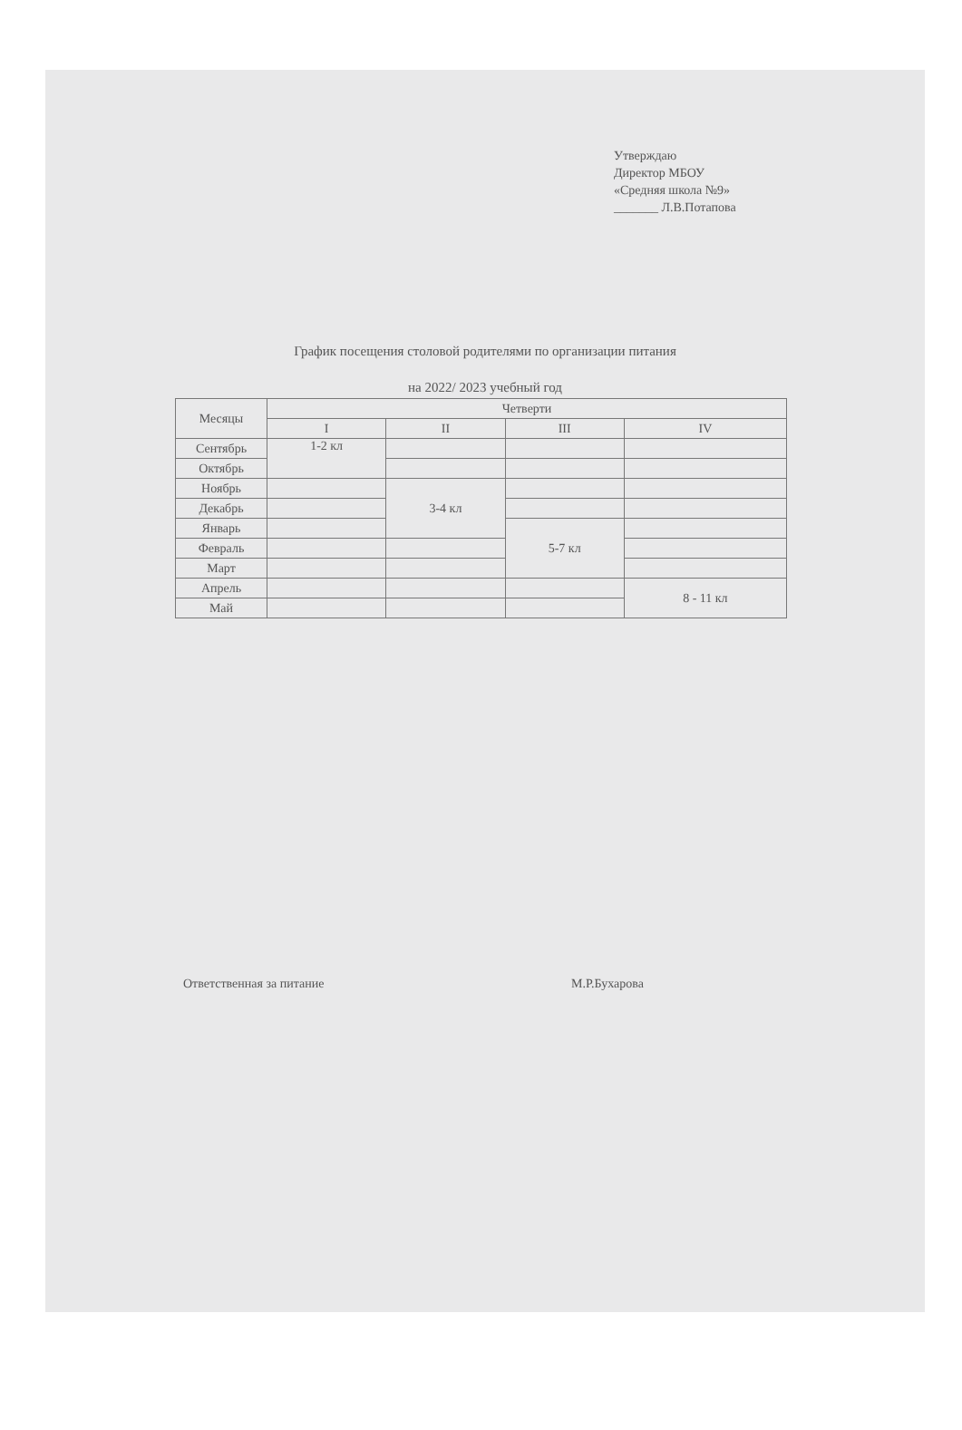Утверждаю
Директор МБОУ
«Средняя школа №9»
_______ Л.В.Потапова
График посещения столовой родителями по организации питания
на 2022/ 2023 учебный год
| Месяцы | Четверти | | | |
| --- | --- | --- | --- | --- |
| | I | II | III | IV |
| Сентябрь | 1-2 кл | | | |
| Октябрь | | | | |
| Ноябрь | | 3-4 кл | | |
| Декабрь | | | | |
| Январь | | | 5-7 кл | |
| Февраль | | | | |
| Март | | | | |
| Апрель | | | | 8 - 11 кл |
| Май | | | | |
Ответственная за питание М.Р.Бухарова